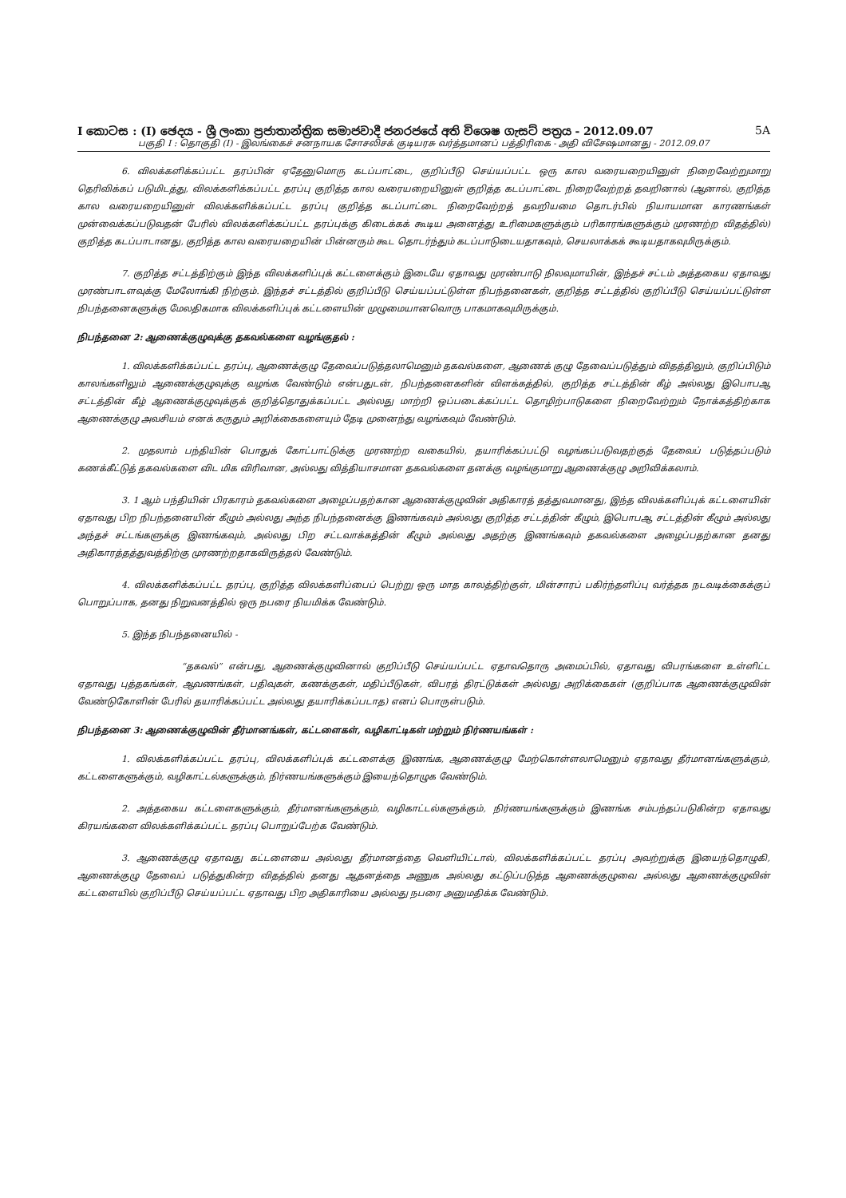I කොටස : (I) ඡෙදය - ශ්‍රී ලංකා ප්‍රජාතාන්ත්‍රික සමාජවාදී ජනරජයේ අති විශෙෂ ගැසට් පත්‍රය - 2012.09.07 5A
பகுதி I : தொகுதி (I) - இலங்கைச் சனநாயக சோசலிசக் குடியரசு வர்த்தமானப் பத்திரிகை - அதி விசேஷமானது - 2012.09.07
6. விலக்களிக்கப்பட்ட தரப்பின் ஏதேனுமொரு கடப்பாட்டை, குறிப்பீடு செய்யப்பட்ட ஒரு கால வரையறையினுள் நிறைவேற்றுமாறு தெரிவிக்கப் படுமிடத்து, விலக்களிக்கப்பட்ட தரப்பு குறித்த கால வரையறையினுள் குறித்த கடப்பாட்டை நிறைவேற்றத் தவறினால் (ஆனால், குறித்த கால வரையறையினுள் விலக்களிக்கப்பட்ட தரப்பு குறித்த கடப்பாட்டை நிறைவேற்றத் தவறியமை தொடர்பில் நியாயமான காரணங்கள் முன்வைக்கப்படுவதன் பேரில் விலக்களிக்கப்பட்ட தரப்புக்கு கிடைக்கக் கூடிய அனைத்து உரிமைகளுக்கும் பரிகாரங்களுக்கும் முரணற்ற விதத்தில்) குறித்த கடப்பாடானது, குறித்த கால வரையறையின் பின்னரும் கூட தொடர்ந்தும் கடப்பாடுடையதாகவும், செயலாக்கக் கூடியதாகவுமிருக்கும்.
7. குறித்த சட்டத்திற்கும் இந்த விலக்களிப்புக் கட்டளைக்கும் இடையே ஏதாவது முரண்பாடு நிலவுமாயின், இந்தச் சட்டம் அத்தகைய ஏதாவது முரண்பாடளவுக்கு மேலோங்கி நிற்கும். இந்தச் சட்டத்தில் குறிப்பீடு செய்யப்பட்டுள்ள நிபந்தனைகள், குறித்த சட்டத்தில் குறிப்பீடு செய்யப்பட்டுள்ள நிபந்தனைகளுக்கு மேலதிகமாக விலக்களிப்புக் கட்டளையின் முழுமையானவொரு பாகமாகவுமிருக்கும்.
நிபந்தனை 2: ஆணைக்குழுவுக்கு தகவல்களை வழங்குதல் :
1. விலக்களிக்கப்பட்ட தரப்பு, ஆணைக்குழு தேவைப்படுத்தலாமெனும் தகவல்களை, ஆணைக் குழு தேவைப்படுத்தும் விதத்திலும், குறிப்பிடும் காலங்களிலும் ஆணைக்குழுவுக்கு வழங்க வேண்டும் என்பதுடன், நிபந்தனைகளின் விளக்கத்தில், குறித்த சட்டத்தின் கீழ் அல்லது இபொபஆ சட்டத்தின் கீழ் ஆணைக்குழுவுக்குக் குறித்தொதுக்கப்பட்ட அல்லது மாற்றி ஒப்படைக்கப்பட்ட தொழிற்பாடுகளை நிறைவேற்றும் நோக்கத்திற்காக ஆணைக்குழு அவசியம் எனக் கருதும் அறிக்கைகளையும் தேடி முனைந்து வழங்கவும் வேண்டும்.
2. முதலாம் பந்தியின் பொதுக் கோட்பாட்டுக்கு முரணற்ற வகையில், தயாரிக்கப்பட்டு வழங்கப்படுவதற்குத் தேவைப் படுத்தப்படும் கணக்கீட்டுத் தகவல்களை விட மிக விரிவான, அல்லது வித்தியாசமான தகவல்களை தனக்கு வழங்குமாறு ஆணைக்குழு அறிவிக்கலாம்.
3. 1 ஆம் பந்தியின் பிரகாரம் தகவல்களை அழைப்பதற்கான ஆணைக்குழுவின் அதிகாரத் தத்துவமானது, இந்த விலக்களிப்புக் கட்டளையின் ஏதாவது பிற நிபந்தனையின் கீழும் அல்லது அந்த நிபந்தனைக்கு இணங்கவும் அல்லது குறித்த சட்டத்தின் கீழும், இபொபஆ சட்டத்தின் கீழும் அல்லது அந்தச் சட்டங்களுக்கு இணங்கவும், அல்லது பிற சட்டவாக்கத்தின் கீழும் அல்லது அதற்கு இணங்கவும் தகவல்களை அழைப்பதற்கான தனது அதிகாரத்தத்துவத்திற்கு முரணற்றதாகவிருத்தல் வேண்டும்.
4. விலக்களிக்கப்பட்ட தரப்பு, குறித்த விலக்களிப்பைப் பெற்று ஒரு மாத காலத்திற்குள், மின்சாரப் பகிர்ந்தளிப்பு வர்த்தக நடவடிக்கைக்குப் பொறுப்பாக, தனது நிறுவனத்தில் ஒரு நபரை நியமிக்க வேண்டும்.
5. இந்த நிபந்தனையில் -
“தகவல்” என்பது, ஆணைக்குழுவினால் குறிப்பீடு செய்யப்பட்ட ஏதாவதொரு அமைப்பில், ஏதாவது விபரங்களை உள்ளிட்ட ஏதாவது புத்தகங்கள், ஆவணங்கள், பதிவுகள், கணக்குகள், மதிப்பீடுகள், விபரத் திரட்டுக்கள் அல்லது அறிக்கைகள் (குறிப்பாக ஆணைக்குழுவின் வேண்டுகோளின் பேரில் தயாரிக்கப்பட்ட அல்லது தயாரிக்கப்படாத) எனப் பொருள்படும்.
நிபந்தனை 3: ஆணைக்குழுவின் தீர்மானங்கள், கட்டளைகள், வழிகாட்டிகள் மற்றும் நிர்ணயங்கள் :
1. விலக்களிக்கப்பட்ட தரப்பு, விலக்களிப்புக் கட்டளைக்கு இணங்க, ஆணைக்குழு மேற்கொள்ளலாமெனும் ஏதாவது தீர்மானங்களுக்கும், கட்டளைகளுக்கும், வழிகாட்டல்களுக்கும், நிர்ணயங்களுக்கும் இயைந்தொழுக வேண்டும்.
2. அத்தகைய கட்டளைகளுக்கும், தீர்மானங்களுக்கும், வழிகாட்டல்களுக்கும், நிர்ணயங்களுக்கும் இணங்க சம்பந்தப்படுகின்ற ஏதாவது கிரயங்களை விலக்களிக்கப்பட்ட தரப்பு பொறுப்பேற்க வேண்டும்.
3. ஆணைக்குழு ஏதாவது கட்டளையை அல்லது தீர்மானத்தை வெளியிட்டால், விலக்களிக்கப்பட்ட தரப்பு அவற்றுக்கு இயைந்தொழுகி, ஆணைக்குழு தேவைப் படுத்துகின்ற விதத்தில் தனது ஆதனத்தை அணுக அல்லது கட்டுப்படுத்த ஆணைக்குழுவை அல்லது ஆணைக்குழுவின் கட்டளையில் குறிப்பீடு செய்யப்பட்ட ஏதாவது பிற அதிகாரியை அல்லது நபரை அனுமதிக்க வேண்டும்.